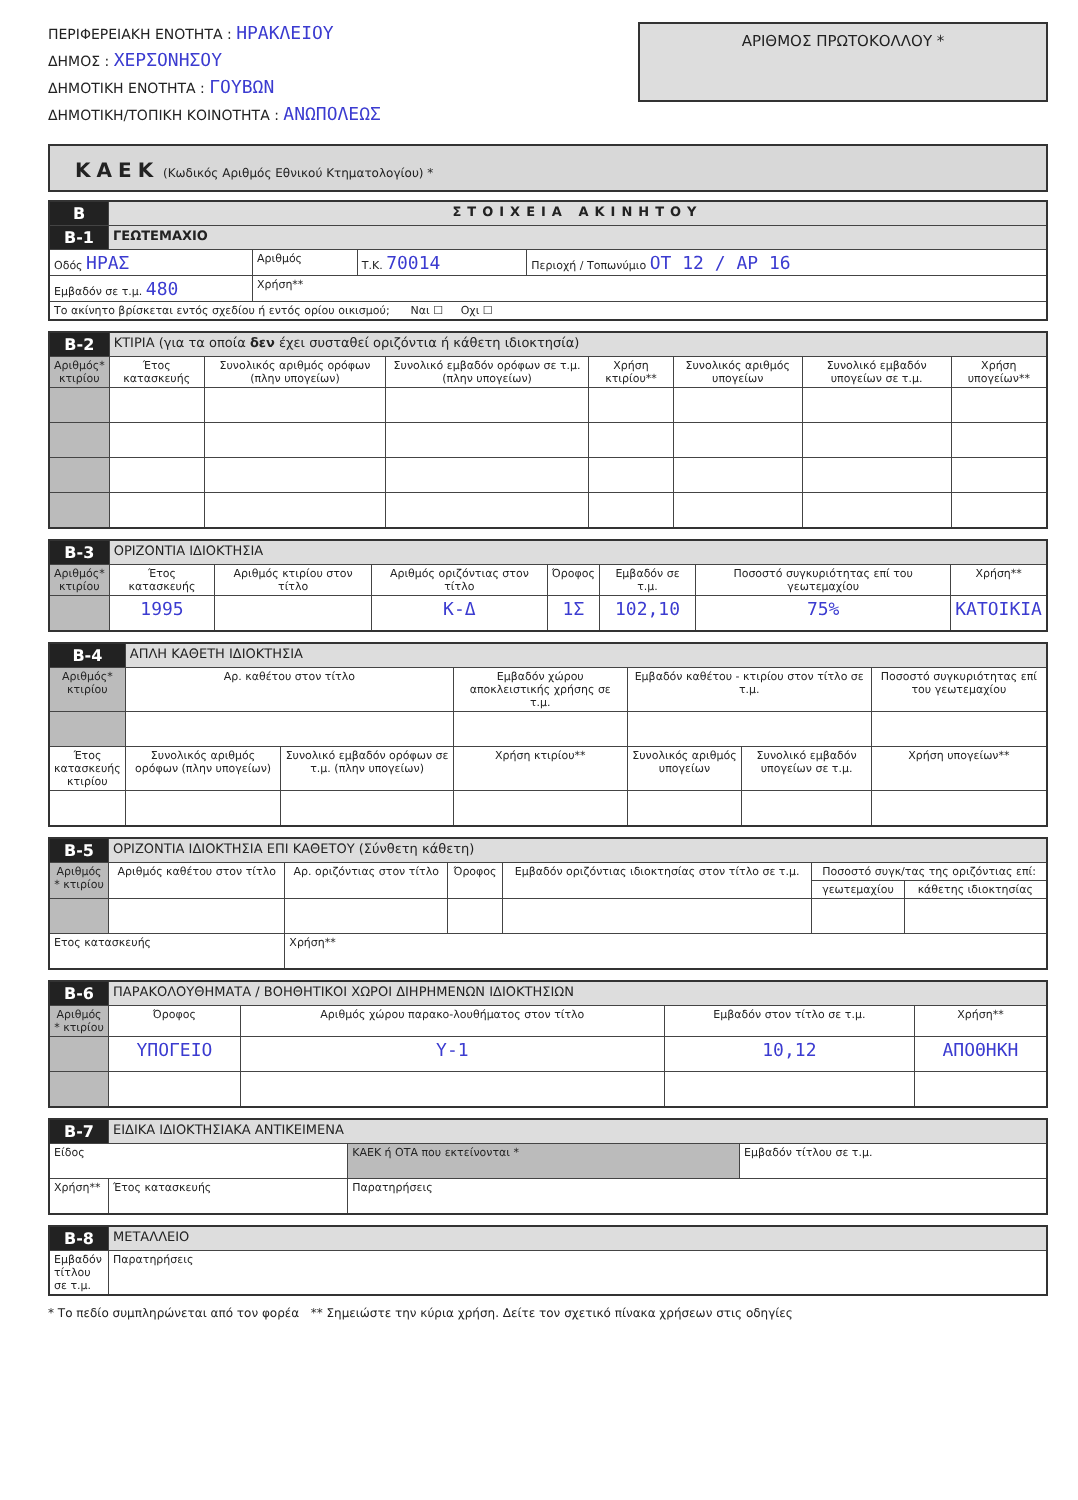ΠΕΡΙΦΕΡΕΙΑΚΗ ΕΝΟΤΗΤΑ : ΗΡΑΚΛΕΙΟΥ
ΔΗΜΟΣ : ΧΕΡΣΟΝΗΣΟΥ
ΔΗΜΟΤΙΚΗ ΕΝΟΤΗΤΑ : ΓΟΥΒΩΝ
ΔΗΜΟΤΙΚΗ/ΤΟΠΙΚΗ ΚΟΙΝΟΤΗΤΑ : ΑΝΩΠΟΛΕΩΣ
ΑΡΙΘΜΟΣ ΠΡΩΤΟΚΟΛΛΟΥ *
ΚΑΕΚ (Κωδικός Αριθμός Εθνικού Κτηματολογίου) *
| B | ΣΤΟΙΧΕΙΑ ΑΚΙΝΗΤΟΥ | | | |
| B-1 | ΓΕΩΤΕΜΑΧΙΟ | | | |
| Οδός ΗΡΑΣ | | Αριθμός | Τ.Κ. 70014 | Περιοχή / Τοπωνύμιο ΟΤ 12 / ΑΡ 16 |
| Εμβαδόν σε τ.μ. 480 | | Χρήση** | | |
| Το ακίνητο βρίσκεται εντός σχεδίου ή εντός ορίου οικισμού; Ναι ☐ Οχι ☐ | | | | |
| B-2 | ΚΤΙΡΙΑ (για τα οποία δεν έχει συσταθεί οριζόντια ή κάθετη ιδιοκτησία) | | | | | | |
| Αριθμός* κτιρίου | Έτος κατασκευής | Συνολικός αριθμός ορόφων (πλην υπογείων) | Συνολικό εμβαδόν ορόφων σε τ.μ. (πλην υπογείων) | Χρήση κτιρίου** | Συνολικός αριθμός υπογείων | Συνολικό εμβαδόν υπογείων σε τ.μ. | Χρήση υπογείων** |
| B-3 | ΟΡΙΖΟΝΤΙΑ ΙΔΙΟΚΤΗΣΙΑ | | | | | | |
| Αριθμός* κτιρίου | Έτος κατασκευής | Αριθμός κτιρίου στον τίτλο | Αριθμός οριζόντιας στον τίτλο | Όροφος | Εμβαδόν σε τ.μ. | Ποσοστό συγκυριότητας επί του γεωτεμαχίου | Χρήση** |
| | 1995 | | Κ-Δ | 1Σ | 102,10 | 75% | ΚΑΤΟΙΚΙΑ |
| B-4 | ΑΠΛΗ ΚΑΘΕΤΗ ΙΔΙΟΚΤΗΣΙΑ | | | | | |
| Αριθμός* κτιρίου | Αρ. καθέτου στον τίτλο | | Εμβαδόν χώρου αποκλειστικής χρήσης σε τ.μ. | Εμβαδόν καθέτου - κτιρίου στον τίτλο σε τ.μ. | | Ποσοστό συγκυριότητας επί του γεωτεμαχίου |
| Έτος κατασκευής κτιρίου | Συνολικός αριθμός ορόφων (πλην υπογείων) | Συνολικό εμβαδόν ορόφων σε τ.μ. (πλην υπογείων) | Χρήση κτιρίου** | Συνολικός αριθμός υπογείων | Συνολικό εμβαδόν υπογείων σε τ.μ. | Χρήση υπογείων** |
| B-5 | ΟΡΙΖΟΝΤΙΑ ΙΔΙΟΚΤΗΣΙΑ ΕΠΙ ΚΑΘΕΤΟΥ (Σύνθετη κάθετη) | | | | | |
| Αριθμός * κτιρίου | Αριθμός καθέτου στον τίτλο | Αρ. οριζόντιας στον τίτλο | Όροφος | Εμβαδόν οριζόντιας ιδιοκτησίας στον τίτλο σε τ.μ. | Ποσοστό συγκ/τας της οριζόντιας επί: | |
| | | | | | γεωτεμαχίου | κάθετης ιδιοκτησίας |
| Ετος κατασκευής | | Χρήση** | | | | |
| B-6 | ΠΑΡΑΚΟΛΟΥΘΗΜΑΤΑ / ΒΟΗΘΗΤΙΚΟΙ ΧΩΡΟΙ ΔΙΗΡΗΜΕΝΩΝ ΙΔΙΟΚΤΗΣΙΩΝ | | | |
| Αριθμός * κτιρίου | Όροφος | Αριθμός χώρου παρακο-λουθήματος στον τίτλο | Εμβαδόν στον τίτλο σε τ.μ. | Χρήση** |
| | ΥΠΟΓΕΙΟ | Υ-1 | 10,12 | ΑΠΟΘΗΚΗ |
| B-7 | ΕΙΔΙΚΑ ΙΔΙΟΚΤΗΣΙΑΚΑ ΑΝΤΙΚΕΙΜΕΝΑ | | |
| Είδος | | ΚΑΕΚ ή ΟΤΑ που εκτείνονται * | Εμβαδόν τίτλου σε τ.μ. |
| Χρήση** | Έτος κατασκευής | Παρατηρήσεις | |
| B-8 | ΜΕΤΑΛΛΕΙΟ |
| Εμβαδόν τίτλου σε τ.μ. | Παρατηρήσεις |
* Το πεδίο συμπληρώνεται από τον φορέα ** Σημειώστε την κύρια χρήση. Δείτε τον σχετικό πίνακα χρήσεων στις οδηγίες